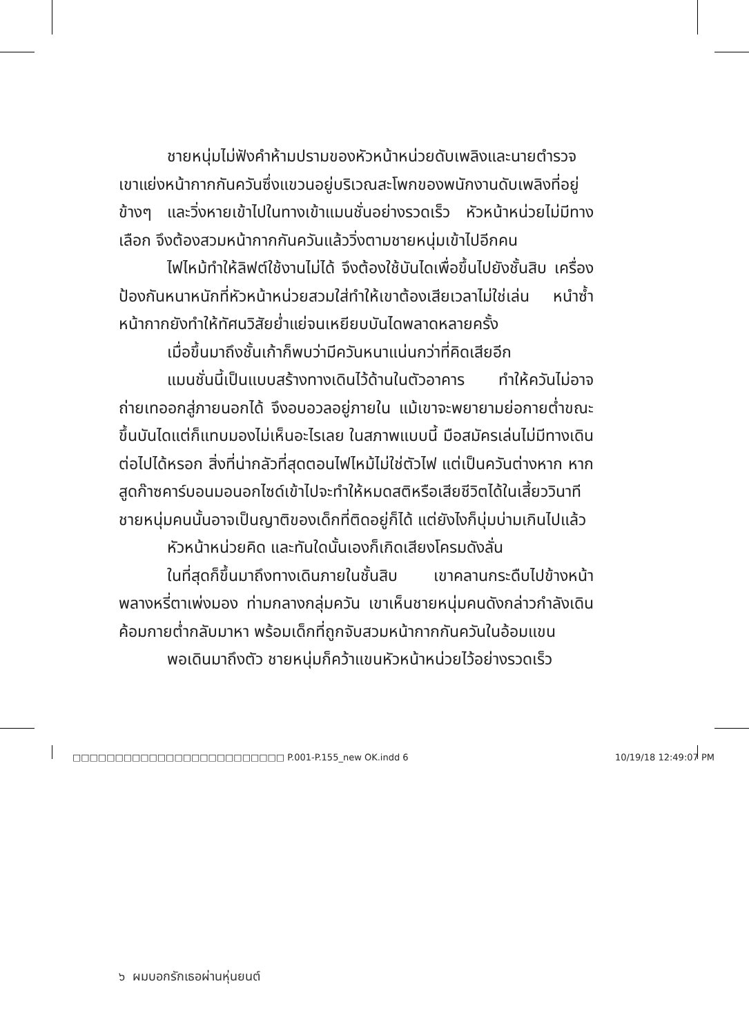ชายหนุ่มไม่ฟังคำห้ามปรามของหัวหน้าหน่วยดับเพลิงและนายตำรวจ เขาแย่งหน้ากากกันควันซึ่งแขวนอยู่บริเวณสะโพกของพนักงานดับเพลิงที่อยู่ข้างๆ และวิ่งหายเข้าไปในทางเข้าแมนชั่นอย่างรวดเร็ว หัวหน้าหน่วยไม่มีทางเลือก จึงต้องสวมหน้ากากกันควันแล้ววิ่งตามชายหนุ่มเข้าไปอีกคน
ไฟไหม้ทำให้ลิฟต์ใช้งานไม่ได้ จึงต้องใช้บันไดเพื่อขึ้นไปยังชั้นสิบ เครื่องป้องกันหนาหนักที่หัวหน้าหน่วยสวมใส่ทำให้เขาต้องเสียเวลาไม่ใช่เล่น หนำซ้ำหน้ากากยังทำให้ทัศนวิสัยย่ำแย่จนเหยียบบันไดพลาดหลายครั้ง
เมื่อขึ้นมาถึงชั้นเก้าก็พบว่ามีควันหนาแน่นกว่าที่คิดเสียอีก
แมนชั่นนี้เป็นแบบสร้างทางเดินไว้ด้านในตัวอาคาร ทำให้ควันไม่อาจถ่ายเทออกสู่ภายนอกได้ จึงอบอวลอยู่ภายใน แม้เขาจะพยายามย่อกายต่ำขณะขึ้นบันไดแต่ก็แทบมองไม่เห็นอะไรเลย ในสภาพแบบนี้ มือสมัครเล่นไม่มีทางเดินต่อไปได้หรอก สิ่งที่น่ากลัวที่สุดตอนไฟไหม้ไม่ใช่ตัวไฟ แต่เป็นควันต่างหาก หากสูดก๊าซคาร์บอนมอนอกไซด์เข้าไปจะทำให้หมดสติหรือเสียชีวิตได้ในเสี้ยววินาที ชายหนุ่มคนนั้นอาจเป็นญาติของเด็กที่ติดอยู่ก็ได้ แต่ยังไงก็บุ่มบ่ามเกินไปแล้ว
หัวหน้าหน่วยคิด และทันใดนั้นเองก็เกิดเสียงโครมดังลั่น
ในที่สุดก็ขึ้นมาถึงทางเดินภายในชั้นสิบ เขาคลานกระดืบไปข้างหน้าพลางหรี่ตาเพ่งมอง ท่ามกลางกลุ่มควัน เขาเห็นชายหนุ่มคนดังกล่าวกำลังเดินค้อมกายต่ำกลับมาหา พร้อมเด็กที่ถูกจับสวมหน้ากากกันควันในอ้อมแขน
พอเดินมาถึงตัว ชายหนุ่มก็คว้าแขนหัวหน้าหน่วยไว้อย่างรวดเร็ว
๖ ผมบอกรักเธอผ่านหุ่นยนต์
□□□□□□□□□□□□□□□□□□□□□□□□□ P.001-P.155_new OK.indd 6 10/19/18 12:49:07 PM